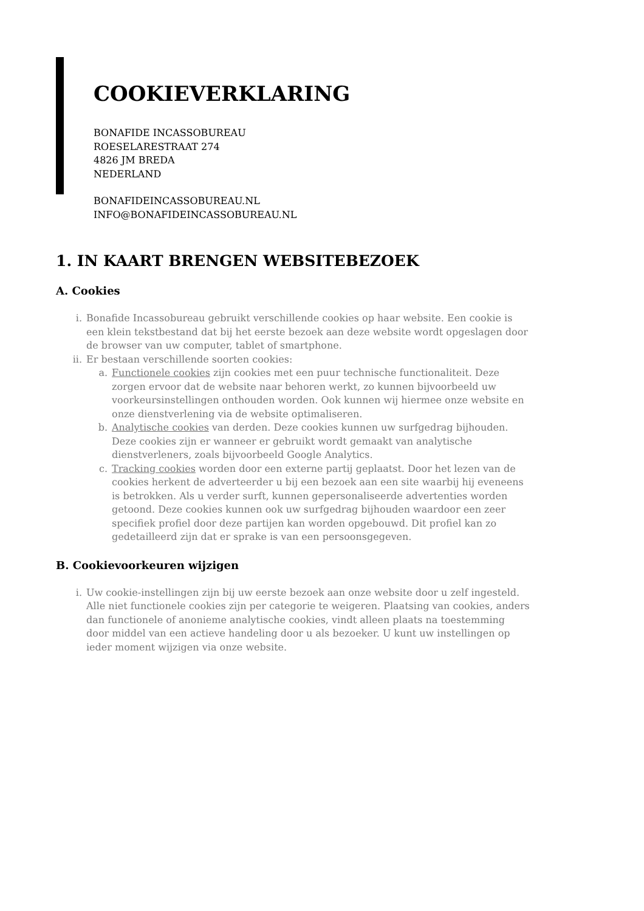COOKIEVERKLARING
BONAFIDE INCASSOBUREAU
ROESELARESTRAAT 274
4826 JM BREDA
NEDERLAND
BONAFIDEINCASSOBUREAU.NL
INFO@BONAFIDEINCASSOBUREAU.NL
1. IN KAART BRENGEN WEBSITEBEZOEK
A. Cookies
i. Bonafide Incassobureau gebruikt verschillende cookies op haar website. Een cookie is een klein tekstbestand dat bij het eerste bezoek aan deze website wordt opgeslagen door de browser van uw computer, tablet of smartphone.
ii. Er bestaan verschillende soorten cookies:
a. Functionele cookies zijn cookies met een puur technische functionaliteit. Deze zorgen ervoor dat de website naar behoren werkt, zo kunnen bijvoorbeeld uw voorkeursinstellingen onthouden worden. Ook kunnen wij hiermee onze website en onze dienstverlening via de website optimaliseren.
b. Analytische cookies van derden. Deze cookies kunnen uw surfgedrag bijhouden. Deze cookies zijn er wanneer er gebruikt wordt gemaakt van analytische dienstverleners, zoals bijvoorbeeld Google Analytics.
c. Tracking cookies worden door een externe partij geplaatst. Door het lezen van de cookies herkent de adverteerder u bij een bezoek aan een site waarbij hij eveneens is betrokken. Als u verder surft, kunnen gepersonaliseerde advertenties worden getoond. Deze cookies kunnen ook uw surfgedrag bijhouden waardoor een zeer specifiek profiel door deze partijen kan worden opgebouwd. Dit profiel kan zo gedetailleerd zijn dat er sprake is van een persoonsgegeven.
B. Cookievoorkeuren wijzigen
i. Uw cookie-instellingen zijn bij uw eerste bezoek aan onze website door u zelf ingesteld. Alle niet functionele cookies zijn per categorie te weigeren. Plaatsing van cookies, anders dan functionele of anonieme analytische cookies, vindt alleen plaats na toestemming door middel van een actieve handeling door u als bezoeker. U kunt uw instellingen op ieder moment wijzigen via onze website.